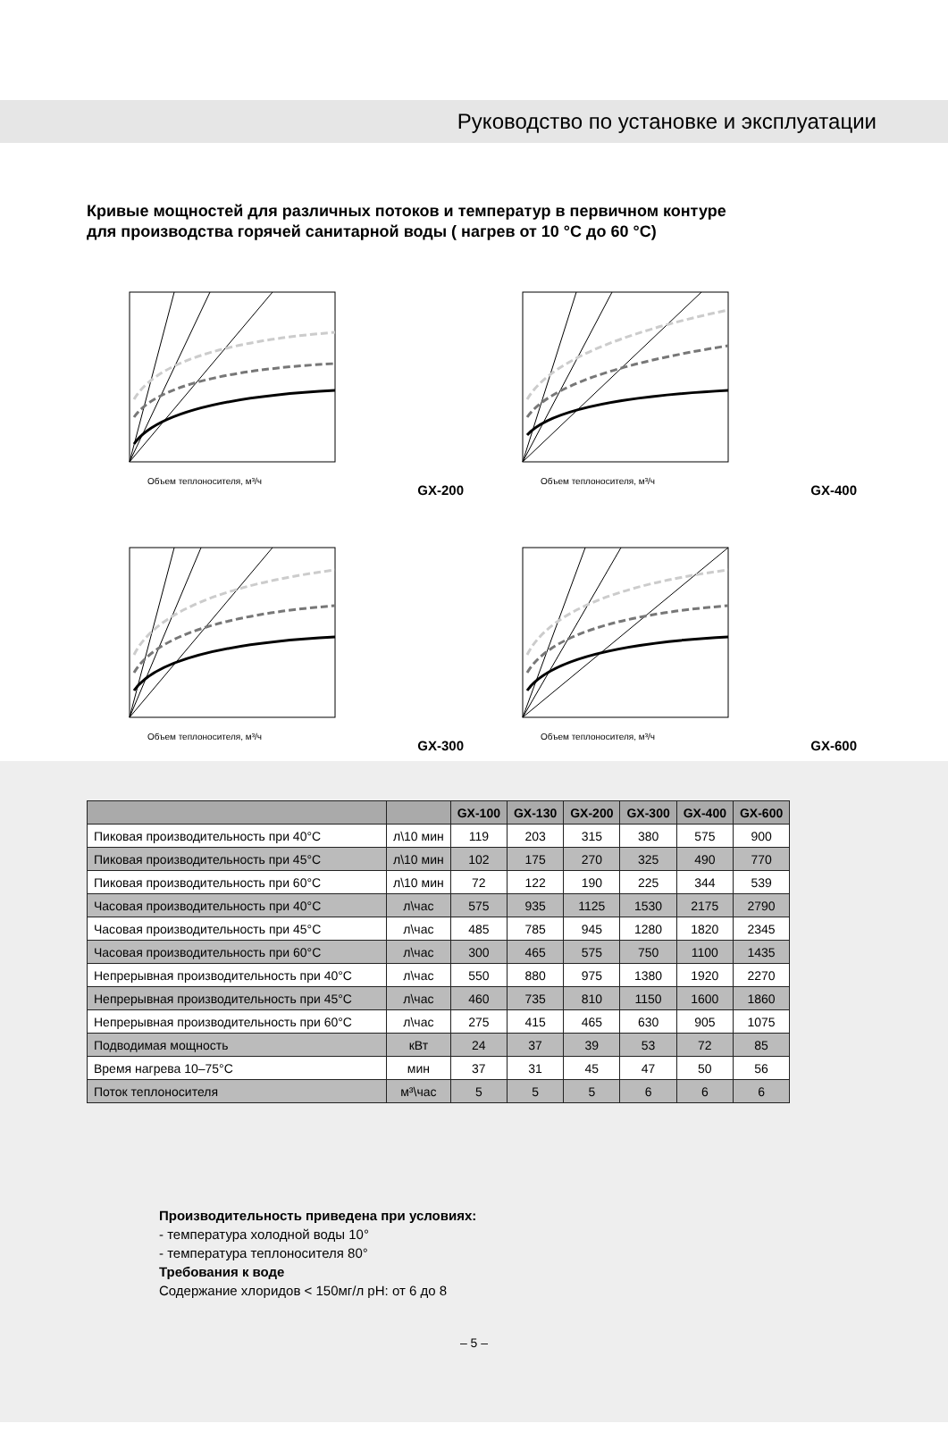Руководство по установке и эксплуатации
Кривые мощностей для различных потоков и температур в первичном контуре
для производства горячей санитарной воды ( нагрев от 10 °C до 60 °C)
Объем теплоносителя, м³/ч
GX-200
Объем теплоносителя, м³/ч
GX-400
Объем теплоносителя, м³/ч
GX-300
Объем теплоносителя, м³/ч
GX-600
| | | GX-100 | GX-130 | GX-200 | GX-300 | GX-400 | GX-600 |
| --- | --- | --- | --- | --- | --- | --- | --- |
| Пиковая производительность при 40°C | л\10 мин | 119 | 203 | 315 | 380 | 575 | 900 |
| Пиковая производительность при 45°C | л\10 мин | 102 | 175 | 270 | 325 | 490 | 770 |
| Пиковая производительность при 60°C | л\10 мин | 72 | 122 | 190 | 225 | 344 | 539 |
| Часовая производительность при 40°C | л\час | 575 | 935 | 1125 | 1530 | 2175 | 2790 |
| Часовая производительность при 45°C | л\час | 485 | 785 | 945 | 1280 | 1820 | 2345 |
| Часовая производительность при 60°C | л\час | 300 | 465 | 575 | 750 | 1100 | 1435 |
| Непрерывная производительность при 40°C | л\час | 550 | 880 | 975 | 1380 | 1920 | 2270 |
| Непрерывная производительность при 45°C | л\час | 460 | 735 | 810 | 1150 | 1600 | 1860 |
| Непрерывная производительность при 60°C | л\час | 275 | 415 | 465 | 630 | 905 | 1075 |
| Подводимая мощность | кВт | 24 | 37 | 39 | 53 | 72 | 85 |
| Время нагрева 10–75°C | мин | 37 | 31 | 45 | 47 | 50 | 56 |
| Поток теплоносителя | м³\час | 5 | 5 | 5 | 6 | 6 | 6 |
Производительность приведена при условиях:
- температура холодной воды 10°
- температура теплоносителя 80°
Требования к воде
Содержание хлоридов < 150мг/л pH: от 6 до 8
– 5 –